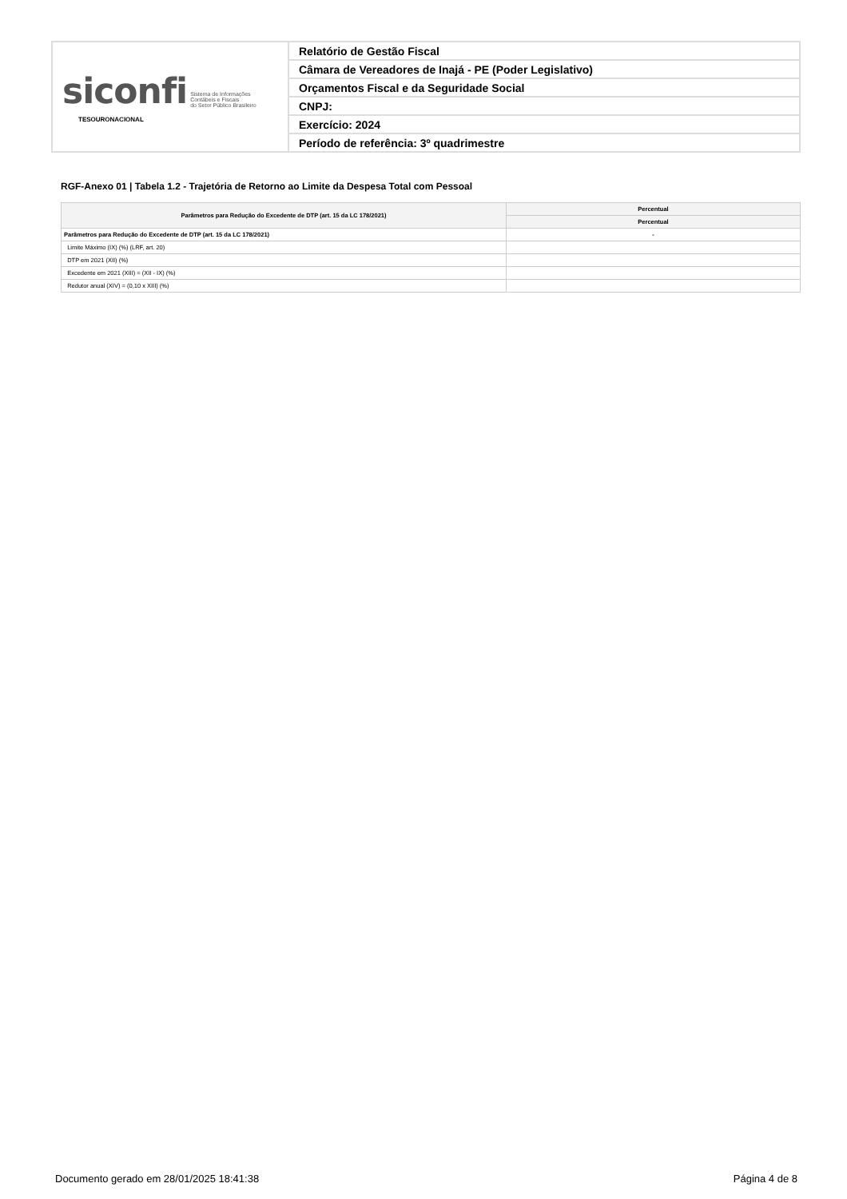| siconfi Sistema de Informações Contábeis e Fiscais do Setor Público Brasileiro TESOURONACIONAL | Relatório de Gestão Fiscal |
| | Câmara de Vereadores de Inajá - PE (Poder Legislativo) |
| | Orçamentos Fiscal e da Seguridade Social |
| | CNPJ: |
| | Exercício: 2024 |
| | Período de referência: 3º quadrimestre |
RGF-Anexo 01 | Tabela 1.2 - Trajetória de Retorno ao Limite da Despesa Total com Pessoal
| Parâmetros para Redução do Excedente de DTP (art. 15 da LC 178/2021) | Percentual |
| --- | --- |
| | Percentual |
| Parâmetros para Redução do Excedente de DTP (art. 15 da LC 178/2021) | - |
| Limite Máximo (IX) (%) (LRF, art. 20) | |
| DTP em 2021 (XII) (%) | |
| Excedente em 2021 (XIII) = (XII - IX) (%) | |
| Redutor anual (XIV) = (0,10 x XIII) (%) | |
Documento gerado em 28/01/2025 18:41:38 Página 4 de 8